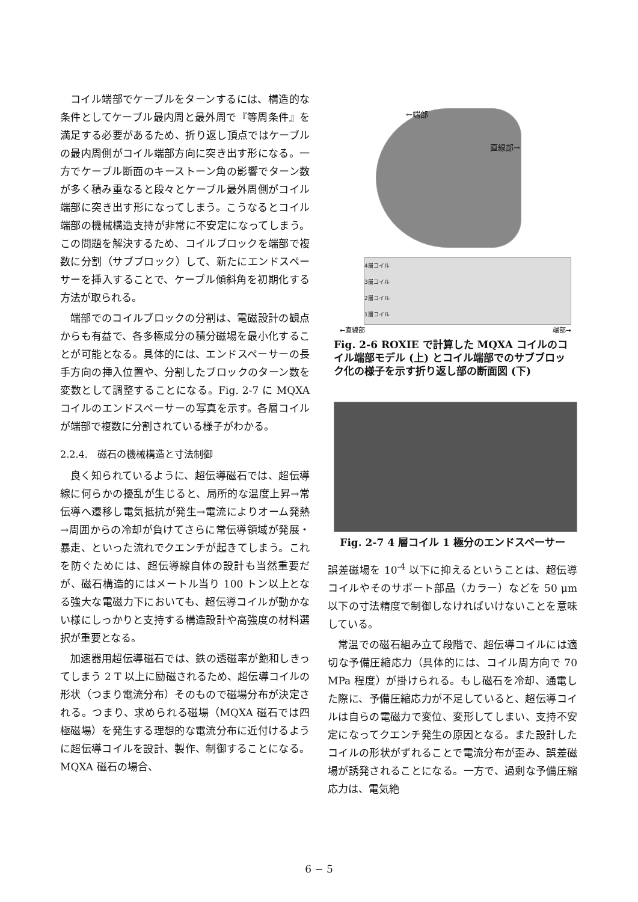コイル端部でケーブルをターンするには、構造的な条件としてケーブル最内周と最外周で『等周条件』を満足する必要があるため、折り返し頂点ではケーブルの最内周側がコイル端部方向に突き出す形になる。一方でケーブル断面のキーストーン角の影響でターン数が多く積み重なると段々とケーブル最外周側がコイル端部に突き出す形になってしまう。こうなるとコイル端部の機械構造支持が非常に不安定になってしまう。この問題を解決するため、コイルブロックを端部で複数に分割（サブブロック）して、新たにエンドスペーサーを挿入することで、ケーブル傾斜角を初期化する方法が取られる。
端部でのコイルブロックの分割は、電磁設計の観点からも有益で、各多極成分の積分磁場を最小化することが可能となる。具体的には、エンドスペーサーの長手方向の挿入位置や、分割したブロックのターン数を変数として調整することになる。Fig. 2-7 に MQXA コイルのエンドスペーサーの写真を示す。各層コイルが端部で複数に分割されている様子がわかる。
2.2.4.　磁石の機械構造と寸法制御
良く知られているように、超伝導磁石では、超伝導線に何らかの擾乱が生じると、局所的な温度上昇→常伝導へ遷移し電気抵抗が発生→電流によりオーム発熱→周囲からの冷却が負けてさらに常伝導領域が発展・暴走、といった流れでクエンチが起きてしまう。これを防ぐためには、超伝導線自体の設計も当然重要だが、磁石構造的にはメートル当り 100 トン以上となる強大な電磁力下においても、超伝導コイルが動かない様にしっかりと支持する構造設計や高強度の材料選択が重要となる。
加速器用超伝導磁石では、鉄の透磁率が飽和しきってしまう 2 T 以上に励磁されるため、超伝導コイルの形状（つまり電流分布）そのもので磁場分布が決定される。つまり、求められる磁場（MQXA 磁石では四極磁場）を発生する理想的な電流分布に近付けるように超伝導コイルを設計、製作、制御することになる。MQXA 磁石の場合、
←端部
直線部→
4層コイル
3層コイル
2層コイル
1層コイル
←直線部 端部→
Fig. 2-6 ROXIE で計算した MQXA コイルのコイル端部モデル (上) とコイル端部でのサブブロック化の様子を示す折り返し部の断面図 (下)
Fig. 2-7 4 層コイル 1 極分のエンドスペーサー
誤差磁場を 10<sup>-4</sup> 以下に抑えるということは、超伝導コイルやそのサポート部品（カラー）などを 50 μm 以下の寸法精度で制御しなければいけないことを意味している。
常温での磁石組み立て段階で、超伝導コイルには適切な予備圧縮応力（具体的には、コイル周方向で 70 MPa 程度）が掛けられる。もし磁石を冷却、通電した際に、予備圧縮応力が不足していると、超伝導コイルは自らの電磁力で変位、変形してしまい、支持不安定になってクエンチ発生の原因となる。また設計したコイルの形状がずれることで電流分布が歪み、誤差磁場が誘発されることになる。一方で、過剰な予備圧縮応力は、電気絶
6 − 5